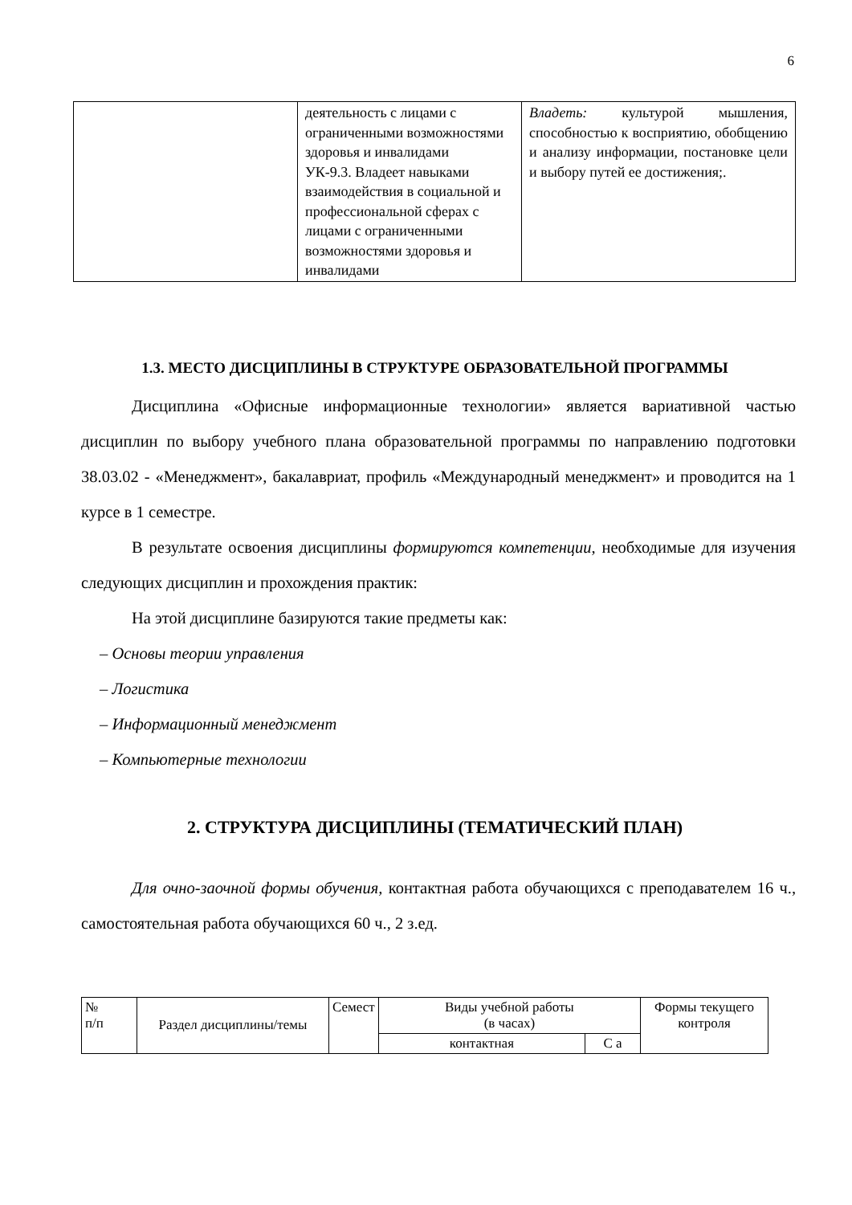6
| | деятельность с лицами с ограниченными возможностями здоровья и инвалидами УК-9.3. Владеет навыками взаимодействия в социальной и профессиональной сферах с лицами с ограниченными возможностями здоровья и инвалидами | Владеть: культурой мышления, способностью к восприятию, обобщению и анализу информации, постановке цели и выбору путей ее достижения;. |
1.3. МЕСТО ДИСЦИПЛИНЫ В СТРУКТУРЕ ОБРАЗОВАТЕЛЬНОЙ ПРОГРАММЫ
Дисциплина «Офисные информационные технологии» является вариативной частью дисциплин по выбору учебного плана образовательной программы по направлению подготовки 38.03.02 - «Менеджмент», бакалавриат, профиль «Международный менеджмент» и проводится на 1 курсе в 1 семестре.
В результате освоения дисциплины формируются компетенции, необходимые для изучения следующих дисциплин и прохождения практик:
На этой дисциплине базируются такие предметы как:
– Основы теории управления
– Логистика
– Информационный менеджмент
– Компьютерные технологии
2. СТРУКТУРА ДИСЦИПЛИНЫ (ТЕМАТИЧЕСКИЙ ПЛАН)
Для очно-заочной формы обучения, контактная работа обучающихся с преподавателем 16 ч., самостоятельная работа обучающихся 60 ч., 2 з.ед.
| № п/п | Раздел дисциплины/темы | Семест | Виды учебной работы (в часах) | | Формы текущего контроля |
| | | | контактная | С а | |